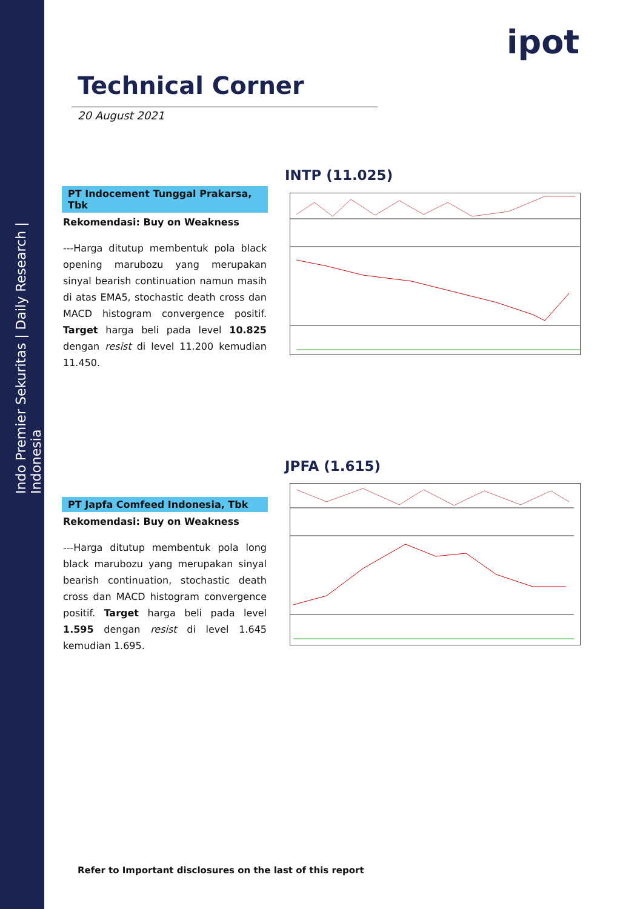Indo Premier Sekuritas | Daily Research | Indonesia
ipot
Technical Corner
20 August 2021
INTP (11.025)
PT Indocement Tunggal Prakarsa, Tbk
Rekomendasi: Buy on Weakness
---Harga ditutup membentuk pola black opening marubozu yang merupakan sinyal bearish continuation namun masih di atas EMA5, stochastic death cross dan MACD histogram convergence positif. Target harga beli pada level 10.825 dengan resist di level 11.200 kemudian 11.450.
JPFA (1.615)
PT Japfa Comfeed Indonesia, Tbk
Rekomendasi: Buy on Weakness
---Harga ditutup membentuk pola long black marubozu yang merupakan sinyal bearish continuation, stochastic death cross dan MACD histogram convergence positif. Target harga beli pada level 1.595 dengan resist di level 1.645 kemudian 1.695.
Refer to Important disclosures on the last of this report